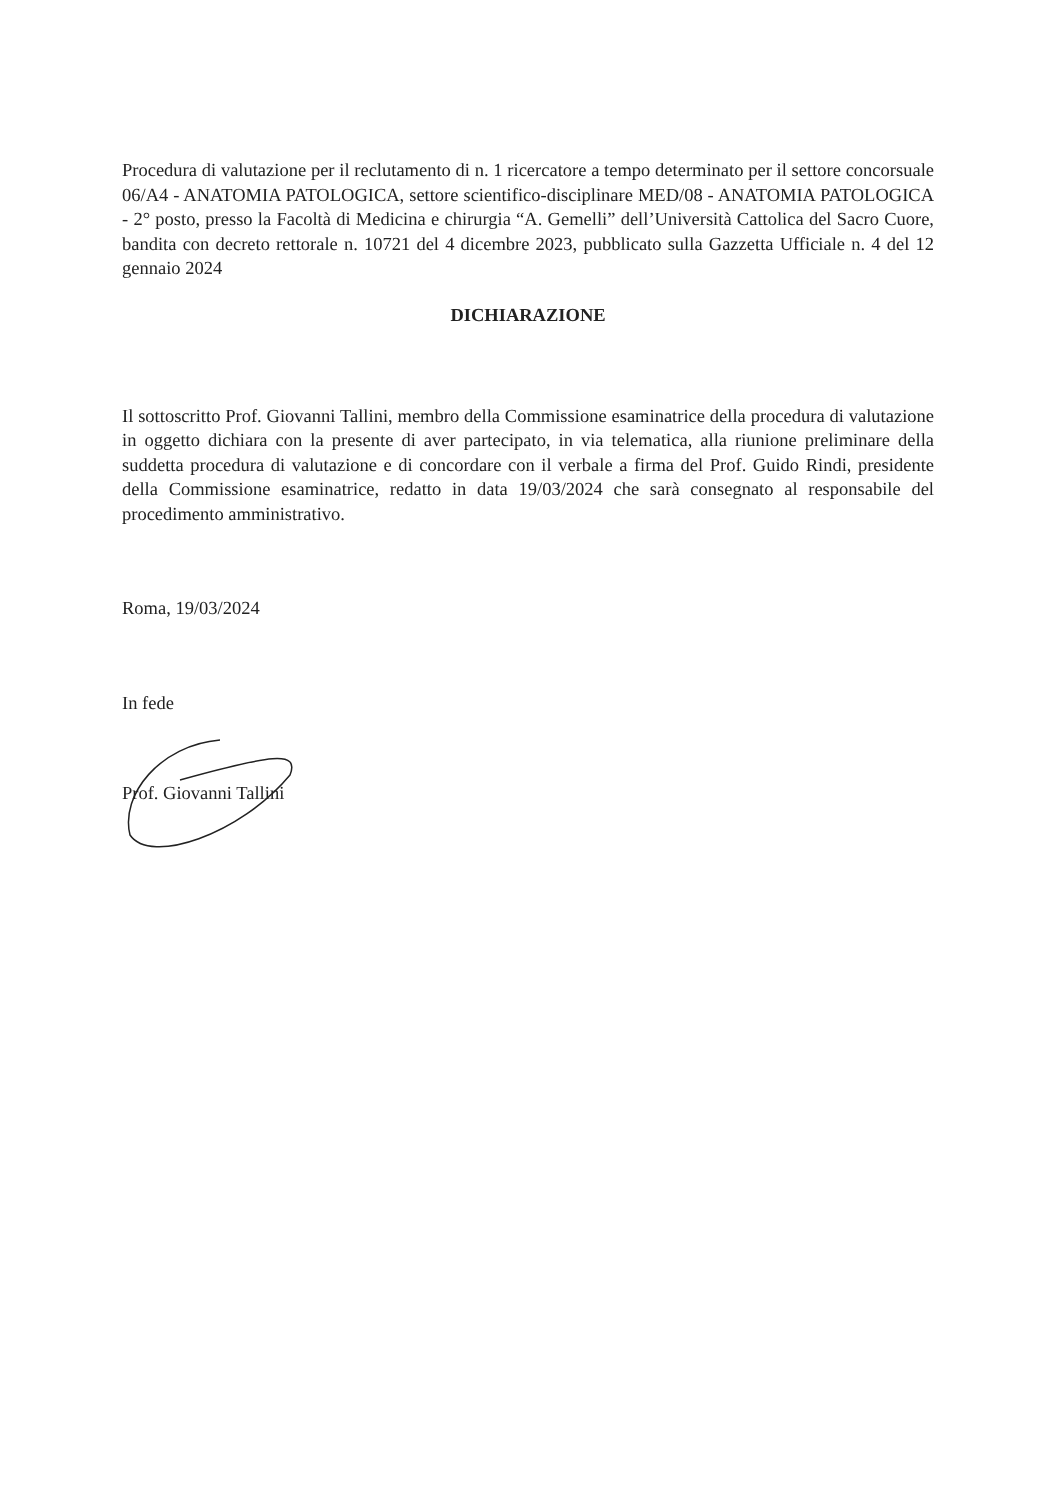Procedura di valutazione per il reclutamento di n. 1 ricercatore a tempo determinato per il settore concorsuale 06/A4 - ANATOMIA PATOLOGICA, settore scientifico-disciplinare MED/08 - ANATOMIA PATOLOGICA - 2° posto, presso la Facoltà di Medicina e chirurgia “A. Gemelli” dell’Università Cattolica del Sacro Cuore, bandita con decreto rettorale n. 10721 del 4 dicembre 2023, pubblicato sulla Gazzetta Ufficiale n. 4 del 12 gennaio 2024
DICHIARAZIONE
Il sottoscritto Prof. Giovanni Tallini, membro della Commissione esaminatrice della procedura di valutazione in oggetto dichiara con la presente di aver partecipato, in via telematica, alla riunione preliminare della suddetta procedura di valutazione e di concordare con il verbale a firma del Prof. Guido Rindi, presidente della Commissione esaminatrice, redatto in data 19/03/2024 che sarà consegnato al responsabile del procedimento amministrativo.
Roma, 19/03/2024
In fede
Prof. Giovanni Tallini